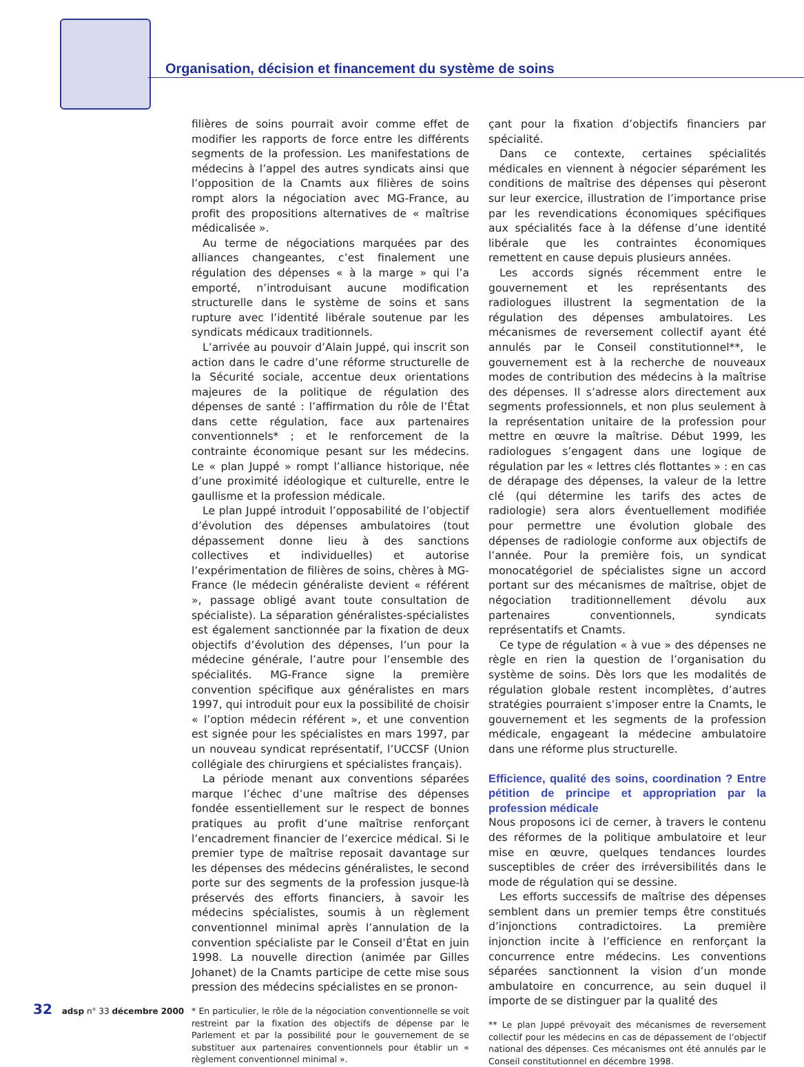Organisation, décision et financement du système de soins
filières de soins pourrait avoir comme effet de modifier les rapports de force entre les différents segments de la profession. Les manifestations de médecins à l’appel des autres syndicats ainsi que l’opposition de la Cnamts aux filières de soins rompt alors la négociation avec MG-France, au profit des propositions alternatives de « maîtrise médicalisée ».
Au terme de négociations marquées par des alliances changeantes, c’est finalement une régulation des dépenses « à la marge » qui l’a emporté, n’introduisant aucune modification structurelle dans le système de soins et sans rupture avec l’identité libérale soutenue par les syndicats médicaux traditionnels.
L’arrivée au pouvoir d’Alain Juppé, qui inscrit son action dans le cadre d’une réforme structurelle de la Sécurité sociale, accentue deux orientations majeures de la politique de régulation des dépenses de santé : l’affirmation du rôle de l’État dans cette régulation, face aux partenaires conventionnels* ; et le renforcement de la contrainte économique pesant sur les médecins. Le « plan Juppé » rompt l’alliance historique, née d’une proximité idéologique et culturelle, entre le gaullisme et la profession médicale.
Le plan Juppé introduit l’opposabilité de l’objectif d’évolution des dépenses ambulatoires (tout dépassement donne lieu à des sanctions collectives et individuelles) et autorise l’expérimentation de filières de soins, chères à MG-France (le médecin généraliste devient « référent », passage obligé avant toute consultation de spécialiste). La séparation généralistes-spécialistes est également sanctionnée par la fixation de deux objectifs d’évolution des dépenses, l’un pour la médecine générale, l’autre pour l’ensemble des spécialités. MG-France signe la première convention spécifique aux généralistes en mars 1997, qui introduit pour eux la possibilité de choisir « l’option médecin référent », et une convention est signée pour les spécialistes en mars 1997, par un nouveau syndicat représentatif, l’UCCSF (Union collégiale des chirurgiens et spécialistes français).
La période menant aux conventions séparées marque l’échec d’une maîtrise des dépenses fondée essentiellement sur le respect de bonnes pratiques au profit d’une maîtrise renforçant l’encadrement financier de l’exercice médical. Si le premier type de maîtrise reposait davantage sur les dépenses des médecins généralistes, le second porte sur des segments de la profession jusque-là préservés des efforts financiers, à savoir les médecins spécialistes, soumis à un règlement conventionnel minimal après l’annulation de la convention spécialiste par le Conseil d’État en juin 1998. La nouvelle direction (animée par Gilles Johanet) de la Cnamts participe de cette mise sous pression des médecins spécialistes en se pronon-
* En particulier, le rôle de la négociation conventionnelle se voit restreint par la fixation des objectifs de dépense par le Parlement et par la possibilité pour le gouvernement de se substituer aux partenaires conventionnels pour établir un « règlement conventionnel minimal ».
çant pour la fixation d’objectifs financiers par spécialité.
Dans ce contexte, certaines spécialités médicales en viennent à négocier séparément les conditions de maîtrise des dépenses qui pèseront sur leur exercice, illustration de l’importance prise par les revendications économiques spécifiques aux spécialités face à la défense d’une identité libérale que les contraintes économiques remettent en cause depuis plusieurs années.
Les accords signés récemment entre le gouvernement et les représentants des radiologues illustrent la segmentation de la régulation des dépenses ambulatoires. Les mécanismes de reversement collectif ayant été annulés par le Conseil constitutionnel**, le gouvernement est à la recherche de nouveaux modes de contribution des médecins à la maîtrise des dépenses. Il s’adresse alors directement aux segments professionnels, et non plus seulement à la représentation unitaire de la profession pour mettre en œuvre la maîtrise. Début 1999, les radiologues s’engagent dans une logique de régulation par les « lettres clés flottantes » : en cas de dérapage des dépenses, la valeur de la lettre clé (qui détermine les tarifs des actes de radiologie) sera alors éventuellement modifiée pour permettre une évolution globale des dépenses de radiologie conforme aux objectifs de l’année. Pour la première fois, un syndicat monocatégoriel de spécialistes signe un accord portant sur des mécanismes de maîtrise, objet de négociation traditionnellement dévolu aux partenaires conventionnels, syndicats représentatifs et Cnamts.
Ce type de régulation « à vue » des dépenses ne règle en rien la question de l’organisation du système de soins. Dès lors que les modalités de régulation globale restent incomplètes, d’autres stratégies pourraient s’imposer entre la Cnamts, le gouvernement et les segments de la profession médicale, engageant la médecine ambulatoire dans une réforme plus structurelle.
Efficience, qualité des soins, coordination ? Entre pétition de principe et appropriation par la profession médicale
Nous proposons ici de cerner, à travers le contenu des réformes de la politique ambulatoire et leur mise en œuvre, quelques tendances lourdes susceptibles de créer des irréversibilités dans le mode de régulation qui se dessine.
Les efforts successifs de maîtrise des dépenses semblent dans un premier temps être constitués d’injonctions contradictoires. La première injonction incite à l’efficience en renforçant la concurrence entre médecins. Les conventions séparées sanctionnent la vision d’un monde ambulatoire en concurrence, au sein duquel il importe de se distinguer par la qualité des
** Le plan Juppé prévoyait des mécanismes de reversement collectif pour les médecins en cas de dépassement de l’objectif national des dépenses. Ces mécanismes ont été annulés par le Conseil constitutionnel en décembre 1998.
32 adsp n° 33 décembre 2000